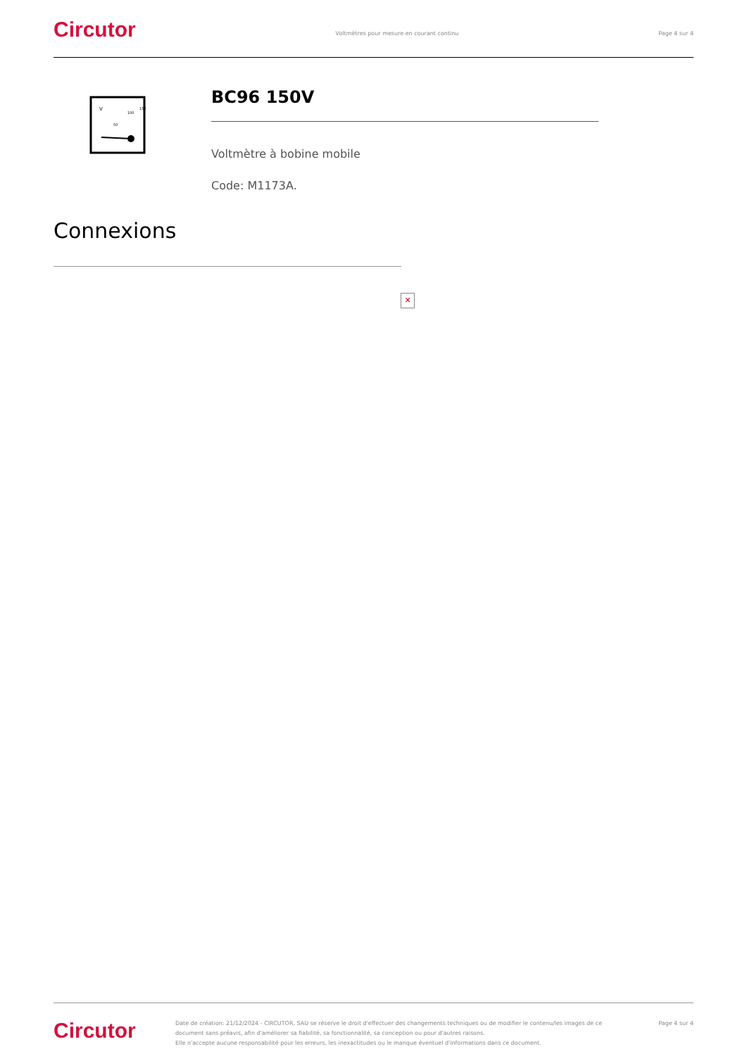Circutor
Voltmètres pour mesure en courant continu
Page 4 sur 4
V
50
100
150
BC96 150V
Voltmètre à bobine mobile
Code: M1173A.
Connexions
✕
Circutor
Date de création: 21/12/2024 - CIRCUTOR, SAU se réserve le droit d'effectuer des changements techniques ou de modifier le contenu/les images de ce document sans préavis, afin d'améliorer sa fiabilité, sa fonctionnalité, sa conception ou pour d'autres raisons.
Elle n'accepte aucune responsabilité pour les erreurs, les inexactitudes ou le manque éventuel d'informations dans ce document.
Page 4 sur 4